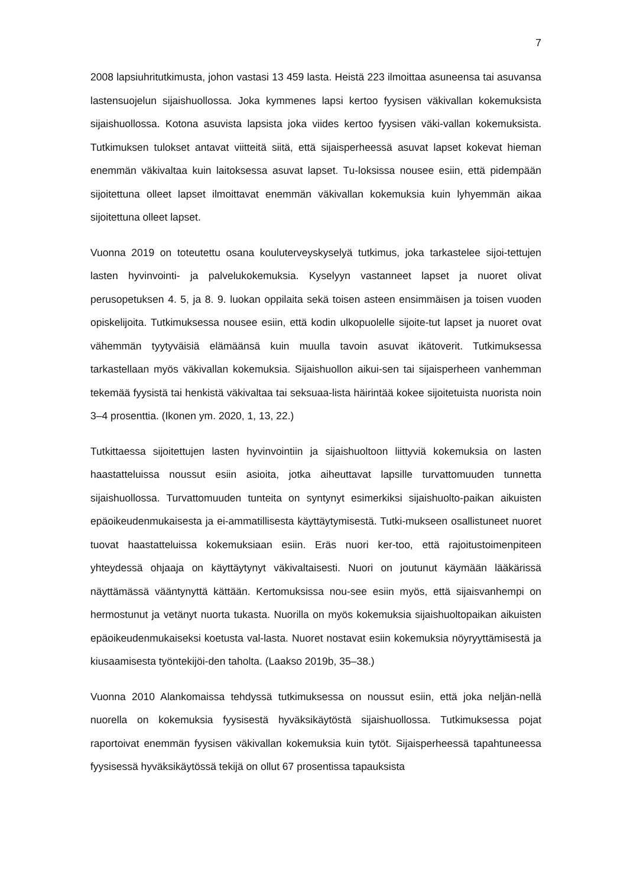7
2008 lapsiuhritutkimusta, johon vastasi 13 459 lasta. Heistä 223 ilmoittaa asuneensa tai asuvansa lastensuojelun sijaishuollossa. Joka kymmenes lapsi kertoo fyysisen väkivallan kokemuksista sijaishuollossa. Kotona asuvista lapsista joka viides kertoo fyysisen väki-vallan kokemuksista. Tutkimuksen tulokset antavat viitteitä siitä, että sijaisperheessä asuvat lapset kokevat hieman enemmän väkivaltaa kuin laitoksessa asuvat lapset. Tu-loksissa nousee esiin, että pidempään sijoitettuna olleet lapset ilmoittavat enemmän väkivallan kokemuksia kuin lyhyemmän aikaa sijoitettuna olleet lapset.
Vuonna 2019 on toteutettu osana kouluterveyskyselyä tutkimus, joka tarkastelee sijoi-tettujen lasten hyvinvointi- ja palvelukokemuksia. Kyselyyn vastanneet lapset ja nuoret olivat perusopetuksen 4. 5, ja 8. 9. luokan oppilaita sekä toisen asteen ensimmäisen ja toisen vuoden opiskelijoita. Tutkimuksessa nousee esiin, että kodin ulkopuolelle sijoite-tut lapset ja nuoret ovat vähemmän tyytyväisiä elämäänsä kuin muulla tavoin asuvat ikätoverit. Tutkimuksessa tarkastellaan myös väkivallan kokemuksia. Sijaishuollon aikui-sen tai sijaisperheen vanhemman tekemää fyysistä tai henkistä väkivaltaa tai seksuaa-lista häirintää kokee sijoitetuista nuorista noin 3–4 prosenttia. (Ikonen ym. 2020, 1, 13, 22.)
Tutkittaessa sijoitettujen lasten hyvinvointiin ja sijaishuoltoon liittyviä kokemuksia on lasten haastatteluissa noussut esiin asioita, jotka aiheuttavat lapsille turvattomuuden tunnetta sijaishuollossa. Turvattomuuden tunteita on syntynyt esimerkiksi sijaishuolto-paikan aikuisten epäoikeudenmukaisesta ja ei-ammatillisesta käyttäytymisestä. Tutki-mukseen osallistuneet nuoret tuovat haastatteluissa kokemuksiaan esiin. Eräs nuori ker-too, että rajoitustoimenpiteen yhteydessä ohjaaja on käyttäytynyt väkivaltaisesti. Nuori on joutunut käymään lääkärissä näyttämässä vääntynyttä kättään. Kertomuksissa nou-see esiin myös, että sijaisvanhempi on hermostunut ja vetänyt nuorta tukasta. Nuorilla on myös kokemuksia sijaishuoltopaikan aikuisten epäoikeudenmukaiseksi koetusta val-lasta. Nuoret nostavat esiin kokemuksia nöyryyttämisestä ja kiusaamisesta työntekijöi-den taholta. (Laakso 2019b, 35–38.)
Vuonna 2010 Alankomaissa tehdyssä tutkimuksessa on noussut esiin, että joka neljän-nellä nuorella on kokemuksia fyysisestä hyväksikäytöstä sijaishuollossa. Tutkimuksessa pojat raportoivat enemmän fyysisen väkivallan kokemuksia kuin tytöt. Sijaisperheessä tapahtuneessa fyysisessä hyväksikäytössä tekijä on ollut 67 prosentissa tapauksista